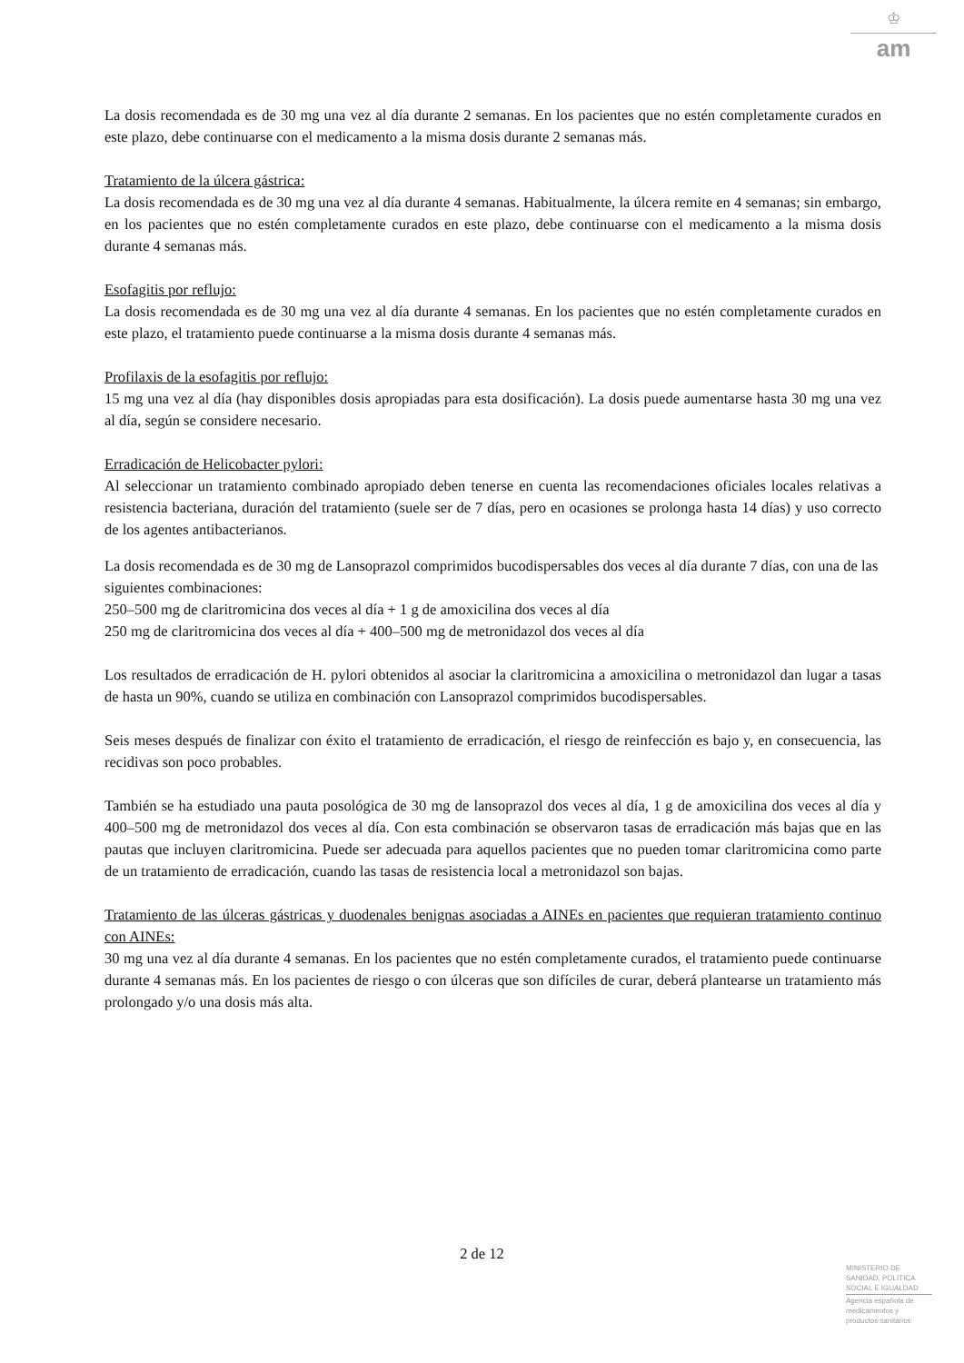♔
am
La dosis recomendada es de 30 mg una vez al día durante 2 semanas. En los pacientes que no estén completamente curados en este plazo, debe continuarse con el medicamento a la misma dosis durante 2 semanas más.
Tratamiento de la úlcera gástrica:
La dosis recomendada es de 30 mg una vez al día durante 4 semanas. Habitualmente, la úlcera remite en 4 semanas; sin embargo, en los pacientes que no estén completamente curados en este plazo, debe continuarse con el medicamento a la misma dosis durante 4 semanas más.
Esofagitis por reflujo:
La dosis recomendada es de 30 mg una vez al día durante 4 semanas. En los pacientes que no estén completamente curados en este plazo, el tratamiento puede continuarse a la misma dosis durante 4 semanas más.
Profilaxis de la esofagitis por reflujo:
15 mg una vez al día (hay disponibles dosis apropiadas para esta dosificación). La dosis puede aumentarse hasta 30 mg una vez al día, según se considere necesario.
Erradicación de Helicobacter pylori:
Al seleccionar un tratamiento combinado apropiado deben tenerse en cuenta las recomendaciones oficiales locales relativas a resistencia bacteriana, duración del tratamiento (suele ser de 7 días, pero en ocasiones se prolonga hasta 14 días) y uso correcto de los agentes antibacterianos.
La dosis recomendada es de 30 mg de Lansoprazol comprimidos bucodispersables dos veces al día durante 7 días, con una de las siguientes combinaciones:
250–500 mg de claritromicina dos veces al día + 1 g de amoxicilina dos veces al día
250 mg de claritromicina dos veces al día + 400–500 mg de metronidazol dos veces al día
Los resultados de erradicación de H. pylori obtenidos al asociar la claritromicina a amoxicilina o metronidazol dan lugar a tasas de hasta un 90%, cuando se utiliza en combinación con Lansoprazol comprimidos bucodispersables.
Seis meses después de finalizar con éxito el tratamiento de erradicación, el riesgo de reinfección es bajo y, en consecuencia, las recidivas son poco probables.
También se ha estudiado una pauta posológica de 30 mg de lansoprazol dos veces al día, 1 g de amoxicilina dos veces al día y 400–500 mg de metronidazol dos veces al día. Con esta combinación se observaron tasas de erradicación más bajas que en las pautas que incluyen claritromicina. Puede ser adecuada para aquellos pacientes que no pueden tomar claritromicina como parte de un tratamiento de erradicación, cuando las tasas de resistencia local a metronidazol son bajas.
Tratamiento de las úlceras gástricas y duodenales benignas asociadas a AINEs en pacientes que requieran tratamiento continuo con AINEs:
30 mg una vez al día durante 4 semanas. En los pacientes que no estén completamente curados, el tratamiento puede continuarse durante 4 semanas más. En los pacientes de riesgo o con úlceras que son difíciles de curar, deberá plantearse un tratamiento más prolongado y/o una dosis más alta.
2 de 12
MINISTERIO DE
SANIDAD, POLITICA
SOCIAL E IGUALDAD
Agencia española de
medicamentos y
productos sanitarios